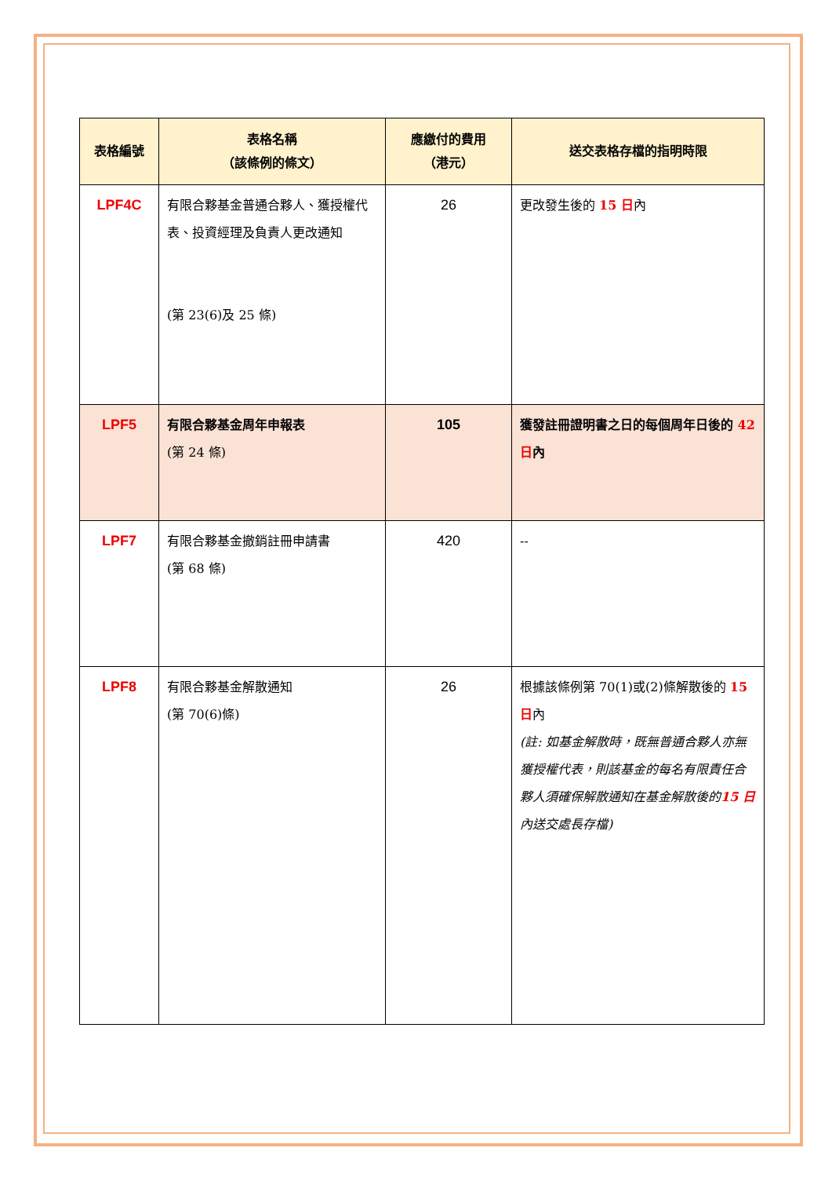| 表格編號 | 表格名稱 （該條例的條文） | 應繳付的費用 （港元） | 送交表格存檔的指明時限 |
| --- | --- | --- | --- |
| LPF4C | 有限合夥基金普通合夥人、獲授權代表、投資經理及負責人更改通知 (第 23(6)及 25 條) | 26 | 更改發生後的 15 日 內 |
| LPF5 | 有限合夥基金周年申報表 (第 24 條) | 105 | 獲發註冊證明書之日的每個周年日後的 42 日 內 |
| LPF7 | 有限合夥基金撤銷註冊申請書 (第 68 條) | 420 | -- |
| LPF8 | 有限合夥基金解散通知 (第 70(6)條) | 26 | 根據該條例第 70(1)或(2)條解散後的 15 日 內 (註: 如基金解散時，既無普通合夥人亦無獲授權代表，則該基金的每名有限責任合夥人須確保解散通知在基金解散後的 15 日 內送交處長存檔) |